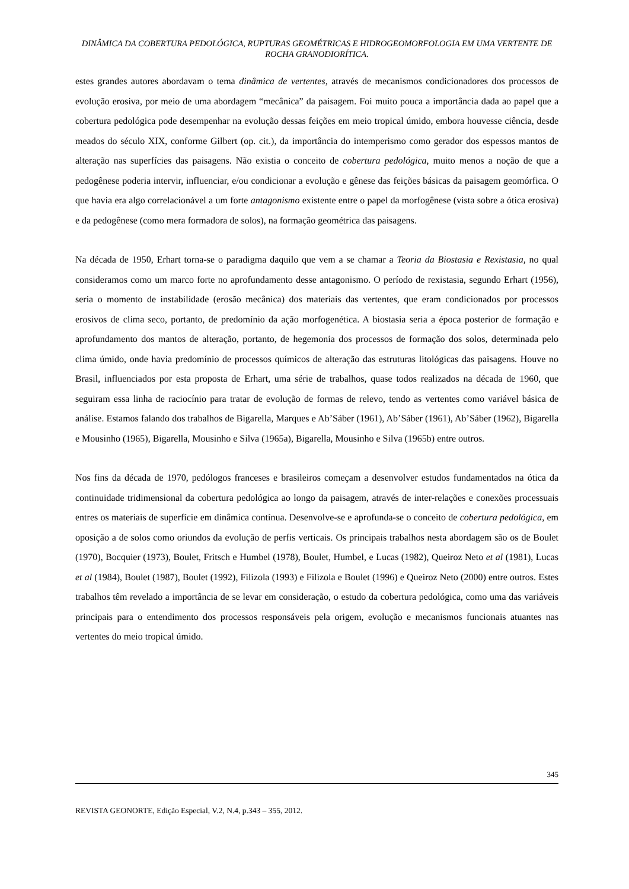DINÂMICA DA COBERTURA PEDOLÓGICA, RUPTURAS GEOMÉTRICAS E HIDROGEOMORFOLOGIA EM UMA VERTENTE DE ROCHA GRANODIORÍTICA.
estes grandes autores abordavam o tema dinâmica de vertentes, através de mecanismos condicionadores dos processos de evolução erosiva, por meio de uma abordagem “mecânica” da paisagem. Foi muito pouca a importância dada ao papel que a cobertura pedológica pode desempenhar na evolução dessas feições em meio tropical úmido, embora houvesse ciência, desde meados do século XIX, conforme Gilbert (op. cit.), da importância do intemperismo como gerador dos espessos mantos de alteração nas superfícies das paisagens. Não existia o conceito de cobertura pedológica, muito menos a noção de que a pedogênese poderia intervir, influenciar, e/ou condicionar a evolução e gênese das feições básicas da paisagem geomórfica. O que havia era algo correlacionável a um forte antagonismo existente entre o papel da morfogênese (vista sobre a ótica erosiva) e da pedogênese (como mera formadora de solos), na formação geométrica das paisagens.
Na década de 1950, Erhart torna-se o paradigma daquilo que vem a se chamar a Teoria da Biostasia e Rexistasia, no qual consideramos como um marco forte no aprofundamento desse antagonismo. O período de rexistasia, segundo Erhart (1956), seria o momento de instabilidade (erosão mecânica) dos materiais das vertentes, que eram condicionados por processos erosivos de clima seco, portanto, de predomínio da ação morfogenética. A biostasia seria a época posterior de formação e aprofundamento dos mantos de alteração, portanto, de hegemonia dos processos de formação dos solos, determinada pelo clima úmido, onde havia predomínio de processos químicos de alteração das estruturas litológicas das paisagens. Houve no Brasil, influenciados por esta proposta de Erhart, uma série de trabalhos, quase todos realizados na década de 1960, que seguiram essa linha de raciocínio para tratar de evolução de formas de relevo, tendo as vertentes como variável básica de análise. Estamos falando dos trabalhos de Bigarella, Marques e Ab’Sáber (1961), Ab’Sáber (1961), Ab’Sáber (1962), Bigarella e Mousinho (1965), Bigarella, Mousinho e Silva (1965a), Bigarella, Mousinho e Silva (1965b) entre outros.
Nos fins da década de 1970, pedólogos franceses e brasileiros começam a desenvolver estudos fundamentados na ótica da continuidade tridimensional da cobertura pedológica ao longo da paisagem, através de inter-relações e conexões processuais entres os materiais de superfície em dinâmica contínua. Desenvolve-se e aprofunda-se o conceito de cobertura pedológica, em oposição a de solos como oriundos da evolução de perfis verticais. Os principais trabalhos nesta abordagem são os de Boulet (1970), Bocquier (1973), Boulet, Fritsch e Humbel (1978), Boulet, Humbel, e Lucas (1982), Queiroz Neto et al (1981), Lucas et al (1984), Boulet (1987), Boulet (1992), Filizola (1993) e Filizola e Boulet (1996) e Queiroz Neto (2000) entre outros. Estes trabalhos têm revelado a importância de se levar em consideração, o estudo da cobertura pedológica, como uma das variáveis principais para o entendimento dos processos responsáveis pela origem, evolução e mecanismos funcionais atuantes nas vertentes do meio tropical úmido.
345
REVISTA GEONORTE, Edição Especial, V.2, N.4, p.343 – 355, 2012.